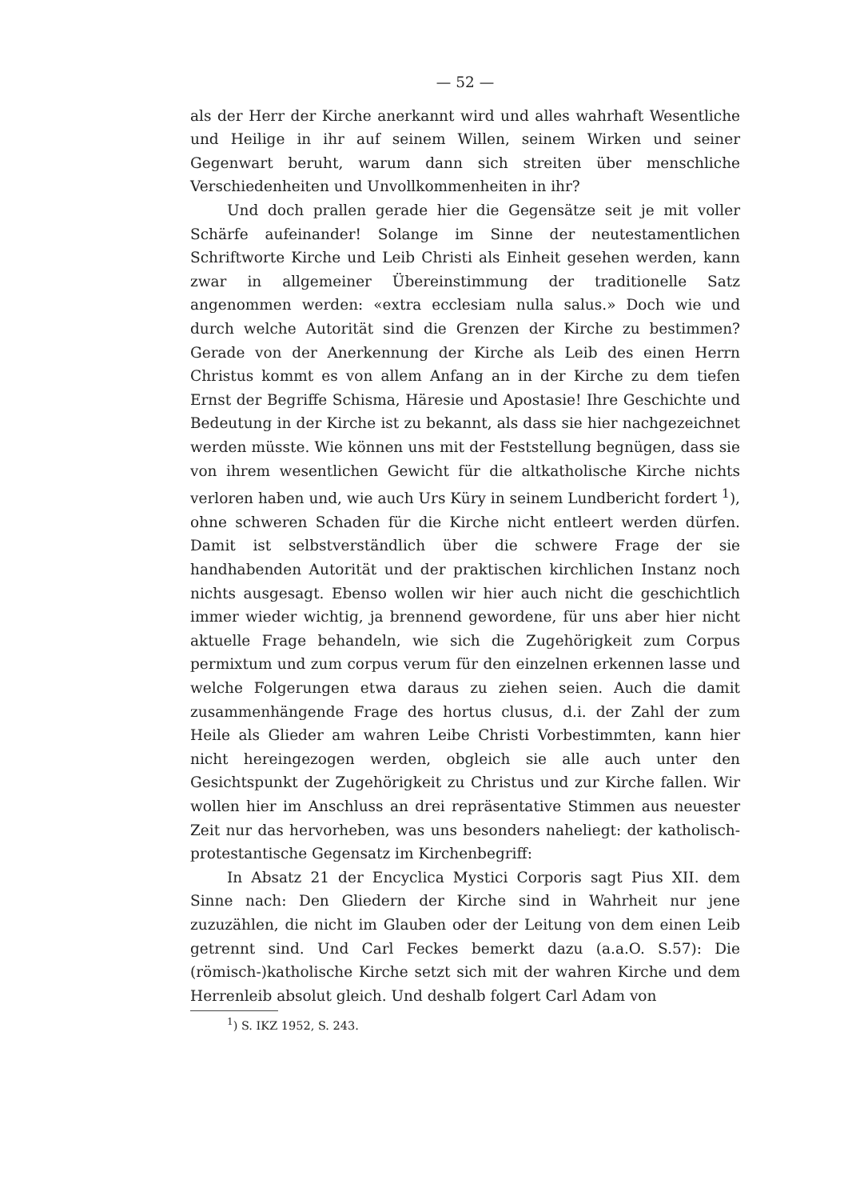— 52 —
als der Herr der Kirche anerkannt wird und alles wahrhaft Wesentliche und Heilige in ihr auf seinem Willen, seinem Wirken und seiner Gegenwart beruht, warum dann sich streiten über menschliche Verschiedenheiten und Unvollkommenheiten in ihr?
Und doch prallen gerade hier die Gegensätze seit je mit voller Schärfe aufeinander! Solange im Sinne der neutestamentlichen Schriftworte Kirche und Leib Christi als Einheit gesehen werden, kann zwar in allgemeiner Übereinstimmung der traditionelle Satz angenommen werden: «extra ecclesiam nulla salus.» Doch wie und durch welche Autorität sind die Grenzen der Kirche zu bestimmen? Gerade von der Anerkennung der Kirche als Leib des einen Herrn Christus kommt es von allem Anfang an in der Kirche zu dem tiefen Ernst der Begriffe Schisma, Häresie und Apostasie! Ihre Geschichte und Bedeutung in der Kirche ist zu bekannt, als dass sie hier nachgezeichnet werden müsste. Wie können uns mit der Feststellung begnügen, dass sie von ihrem wesentlichen Gewicht für die altkatholische Kirche nichts verloren haben und, wie auch Urs Küry in seinem Lundbericht fordert <sup>1</sup>), ohne schweren Schaden für die Kirche nicht entleert werden dürfen. Damit ist selbstverständlich über die schwere Frage der sie handhabenden Autorität und der praktischen kirchlichen Instanz noch nichts ausgesagt. Ebenso wollen wir hier auch nicht die geschichtlich immer wieder wichtig, ja brennend gewordene, für uns aber hier nicht aktuelle Frage behandeln, wie sich die Zugehörigkeit zum Corpus permixtum und zum corpus verum für den einzelnen erkennen lasse und welche Folgerungen etwa daraus zu ziehen seien. Auch die damit zusammenhängende Frage des hortus clusus, d.i. der Zahl der zum Heile als Glieder am wahren Leibe Christi Vorbestimmten, kann hier nicht hereingezogen werden, obgleich sie alle auch unter den Gesichtspunkt der Zugehörigkeit zu Christus und zur Kirche fallen. Wir wollen hier im Anschluss an drei repräsentative Stimmen aus neuester Zeit nur das hervorheben, was uns besonders naheliegt: der katholisch-protestantische Gegensatz im Kirchenbegriff:
In Absatz 21 der Encyclica Mystici Corporis sagt Pius XII. dem Sinne nach: Den Gliedern der Kirche sind in Wahrheit nur jene zuzuzählen, die nicht im Glauben oder der Leitung von dem einen Leib getrennt sind. Und Carl Feckes bemerkt dazu (a.a.O. S.57): Die (römisch-)katholische Kirche setzt sich mit der wahren Kirche und dem Herrenleib absolut gleich. Und deshalb folgert Carl Adam von
<sup>1</sup>) S. IKZ 1952, S. 243.